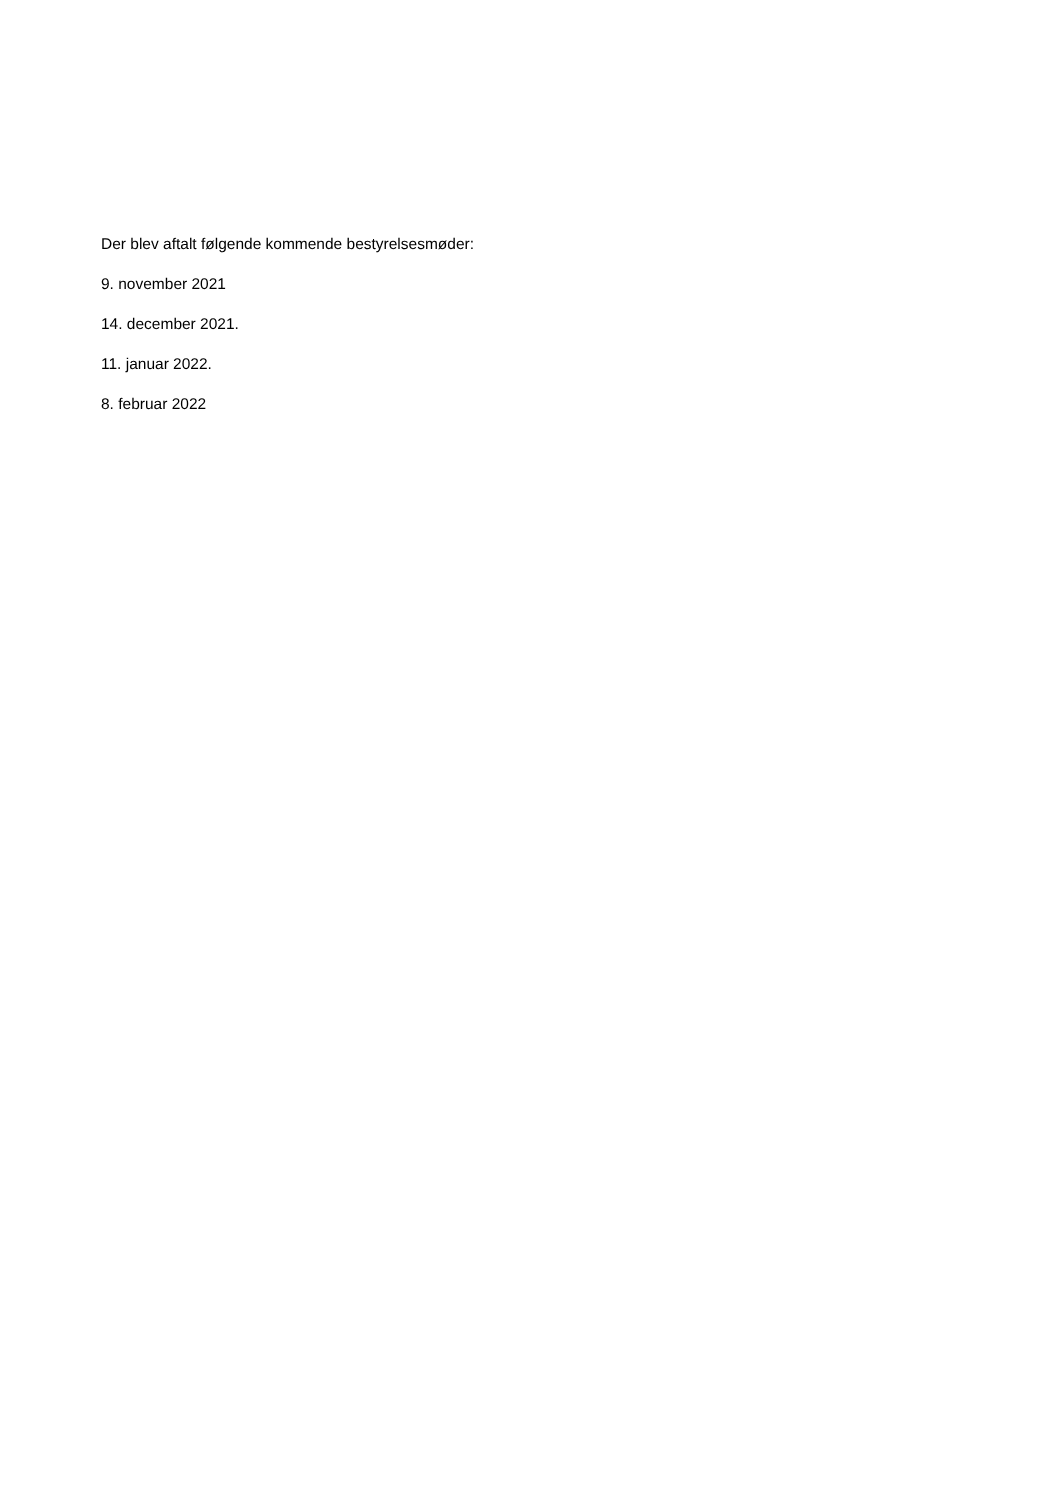Der blev aftalt følgende kommende bestyrelsesmøder:
9. november 2021
14. december 2021.
11. januar 2022.
8. februar 2022